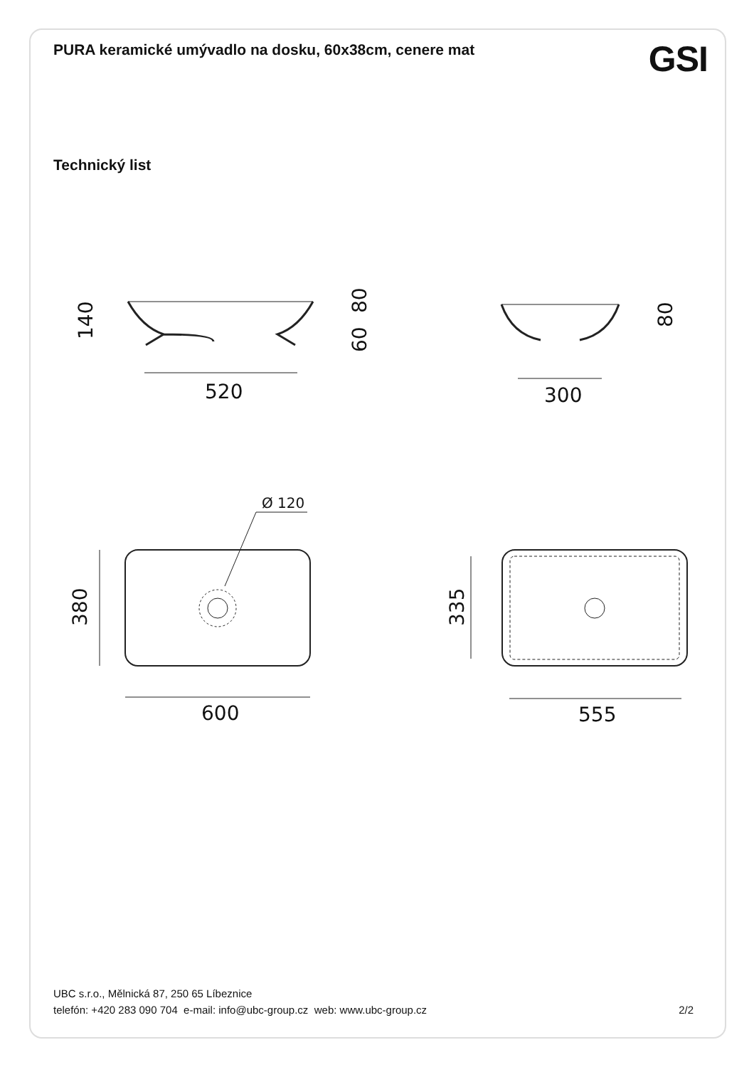PURA keramické umývadlo na dosku, 60x38cm, cenere mat
GSI
Technický list
520
300
600
555
Ø 120
140
80
60
80
380
335
UBC s.r.o., Mělnická 87, 250 65 Líbeznice
telefón: +420 283 090 704 e-mail: info@ubc-group.cz web: www.ubc-group.cz
2/2